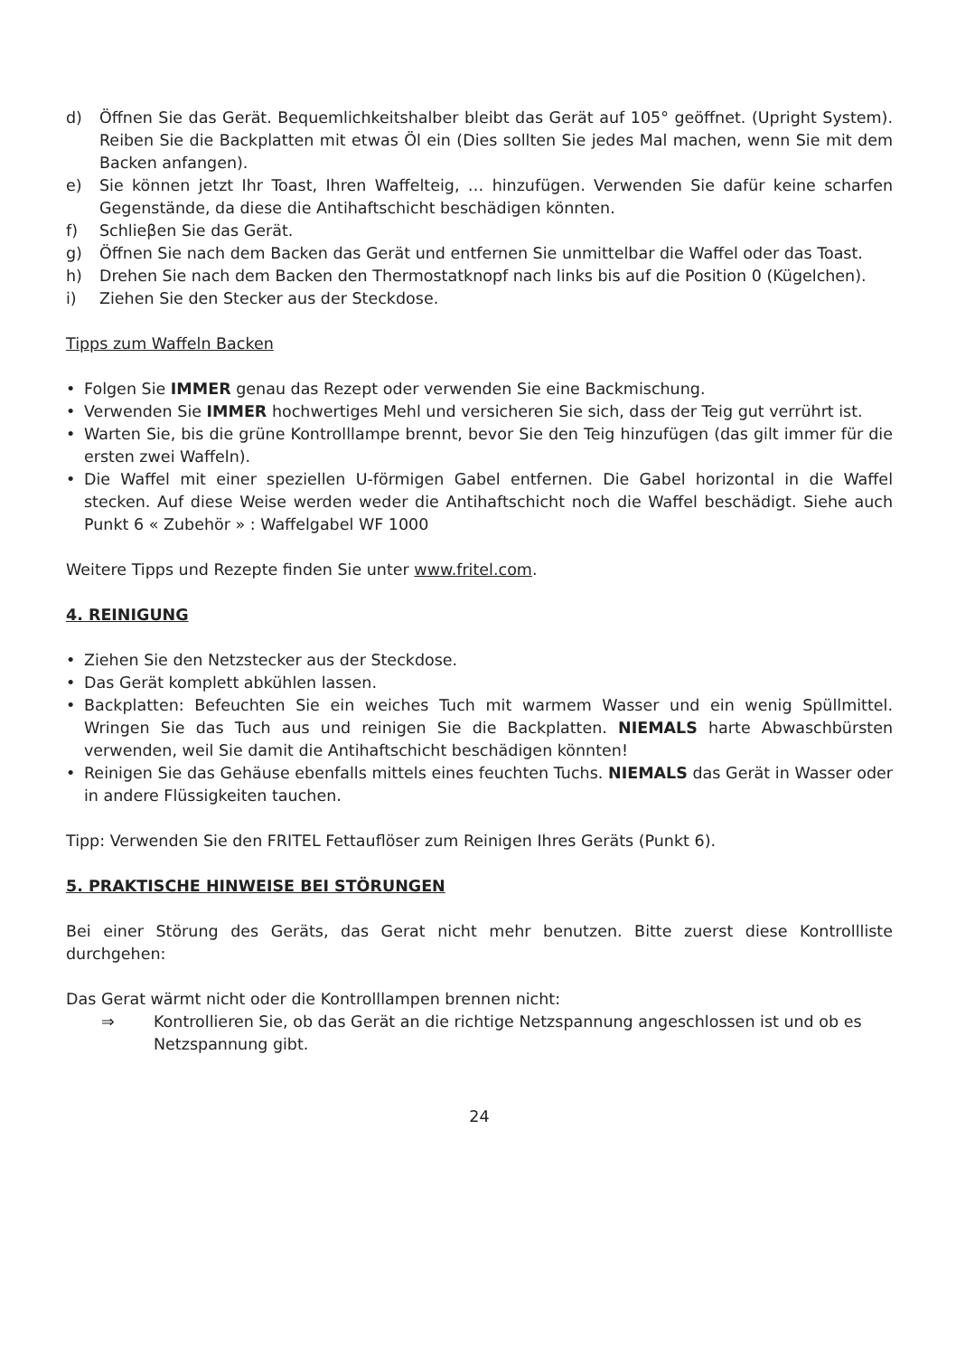d) Öffnen Sie das Gerät. Bequemlichkeitshalber bleibt das Gerät auf 105° geöffnet. (Upright System). Reiben Sie die Backplatten mit etwas Öl ein (Dies sollten Sie jedes Mal machen, wenn Sie mit dem Backen anfangen).
e) Sie können jetzt Ihr Toast, Ihren Waffelteig, … hinzufügen. Verwenden Sie dafür keine scharfen Gegenstände, da diese die Antihaftschicht beschädigen könnten.
f) Schlieβen Sie das Gerät.
g) Öffnen Sie nach dem Backen das Gerät und entfernen Sie unmittelbar die Waffel oder das Toast.
h) Drehen Sie nach dem Backen den Thermostatknopf nach links bis auf die Position 0 (Kügelchen).
i) Ziehen Sie den Stecker aus der Steckdose.
Tipps zum Waffeln Backen
• Folgen Sie IMMER genau das Rezept oder verwenden Sie eine Backmischung.
• Verwenden Sie IMMER hochwertiges Mehl und versicheren Sie sich, dass der Teig gut verrührt ist.
• Warten Sie, bis die grüne Kontrolllampe brennt, bevor Sie den Teig hinzufügen (das gilt immer für die ersten zwei Waffeln).
• Die Waffel mit einer speziellen U-förmigen Gabel entfernen. Die Gabel horizontal in die Waffel stecken. Auf diese Weise werden weder die Antihaftschicht noch die Waffel beschädigt. Siehe auch Punkt 6 « Zubehör » : Waffelgabel WF 1000
Weitere Tipps und Rezepte finden Sie unter www.fritel.com.
4. REINIGUNG
• Ziehen Sie den Netzstecker aus der Steckdose.
• Das Gerät komplett abkühlen lassen.
• Backplatten: Befeuchten Sie ein weiches Tuch mit warmem Wasser und ein wenig Spüllmittel. Wringen Sie das Tuch aus und reinigen Sie die Backplatten. NIEMALS harte Abwaschbürsten verwenden, weil Sie damit die Antihaftschicht beschädigen könnten!
• Reinigen Sie das Gehäuse ebenfalls mittels eines feuchten Tuchs. NIEMALS das Gerät in Wasser oder in andere Flüssigkeiten tauchen.
Tipp: Verwenden Sie den FRITEL Fettauflöser zum Reinigen Ihres Geräts (Punkt 6).
5. PRAKTISCHE HINWEISE BEI STÖRUNGEN
Bei einer Störung des Geräts, das Gerat nicht mehr benutzen. Bitte zuerst diese Kontrollliste durchgehen:
Das Gerat wärmt nicht oder die Kontrolllampen brennen nicht:
⇒ Kontrollieren Sie, ob das Gerät an die richtige Netzspannung angeschlossen ist und ob es Netzspannung gibt.
24